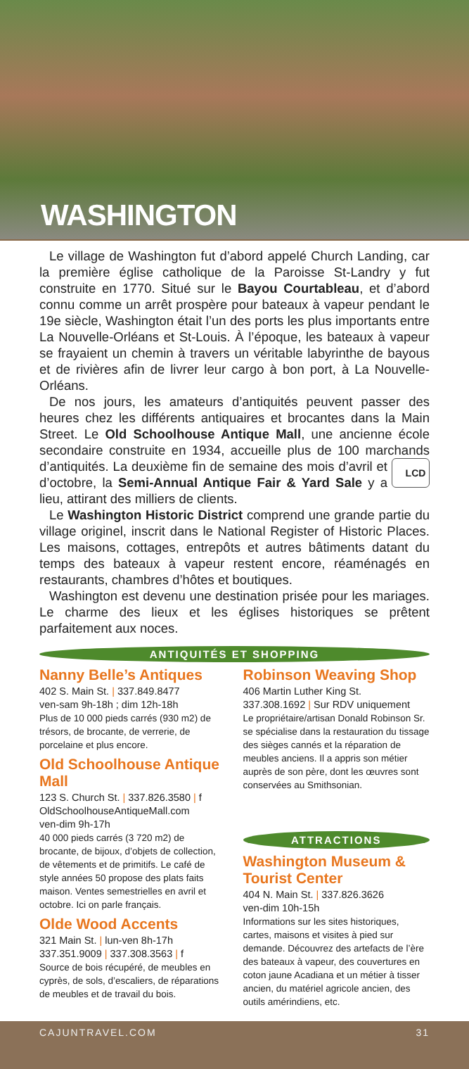WASHINGTON
Le village de Washington fut d’abord appelé Church Landing, car la première église catholique de la Paroisse St-Landry y fut construite en 1770. Situé sur le Bayou Courtableau, et d’abord connu comme un arrêt prospère pour bateaux à vapeur pendant le 19e siècle, Washington était l’un des ports les plus importants entre La Nouvelle-Orléans et St-Louis. À l’époque, les bateaux à vapeur se frayaient un chemin à travers un véritable labyrinthe de bayous et de rivières afin de livrer leur cargo à bon port, à La Nouvelle-Orléans.
De nos jours, les amateurs d’antiquités peuvent passer des heures chez les différents antiquaires et brocantes dans la Main Street. Le Old Schoolhouse Antique Mall, une ancienne école secondaire construite en 1934, accueille plus de 100 marchands d’antiquités. LCD La deuxième fin de semaine des mois d’avril et d’octobre, la Semi-Annual Antique Fair & Yard Sale y a lieu, attirant des milliers de clients.
Le Washington Historic District comprend une grande partie du village originel, inscrit dans le National Register of Historic Places. Les maisons, cottages, entrepôts et autres bâtiments datant du temps des bateaux à vapeur restent encore, réaménagés en restaurants, chambres d’hôtes et boutiques.
Washington est devenu une destination prisée pour les mariages. Le charme des lieux et les églises historiques se prêtent parfaitement aux noces.
ANTIQUITÉS ET SHOPPING
Nanny Belle’s Antiques
402 S. Main St. | 337.849.8477
ven-sam 9h-18h ; dim 12h-18h
Plus de 10 000 pieds carrés (930 m2) de trésors, de brocante, de verrerie, de porcelaine et plus encore.
Old Schoolhouse Antique Mall
123 S. Church St. | 337.826.3580 | f
OldSchoolhouseAntiqueMall.com
ven-dim 9h-17h
40 000 pieds carrés (3 720 m2) de brocante, de bijoux, d’objets de collection, de vêtements et de primitifs. Le café de style années 50 propose des plats faits maison. Ventes semestrielles en avril et octobre. Ici on parle français.
Olde Wood Accents
321 Main St. | lun-ven 8h-17h
337.351.9009 | 337.308.3563 | f
Source de bois récupéré, de meubles en cyprès, de sols, d’escaliers, de réparations de meubles et de travail du bois.
Robinson Weaving Shop
406 Martin Luther King St.
337.308.1692 | Sur RDV uniquement
Le propriétaire/artisan Donald Robinson Sr. se spécialise dans la restauration du tissage des sièges cannés et la réparation de meubles anciens. Il a appris son métier auprès de son père, dont les œuvres sont conservées au Smithsonian.
ATTRACTIONS
Washington Museum & Tourist Center
404 N. Main St. | 337.826.3626
ven-dim 10h-15h
Informations sur les sites historiques, cartes, maisons et visites à pied sur demande. Découvrez des artefacts de l’ère des bateaux à vapeur, des couvertures en coton jaune Acadiana et un métier à tisser ancien, du matériel agricole ancien, des outils amérindiens, etc.
CAJUNTRAVEL.COM 31